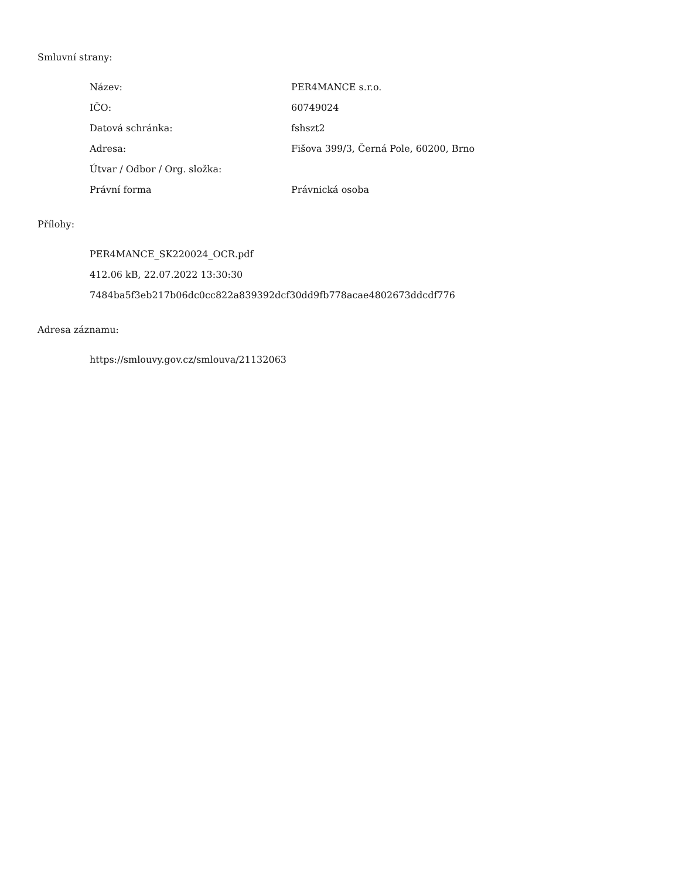Smluvní strany:
| Název: | PER4MANCE s.r.o. |
| IČO: | 60749024 |
| Datová schránka: | fshszt2 |
| Adresa: | Fišova 399/3, Černá Pole, 60200, Brno |
| Útvar / Odbor / Org. složka: | |
| Právní forma | Právnická osoba |
Přílohy:
PER4MANCE_SK220024_OCR.pdf
412.06 kB, 22.07.2022 13:30:30
7484ba5f3eb217b06dc0cc822a839392dcf30dd9fb778acae4802673ddcdf776
Adresa záznamu:
https://smlouvy.gov.cz/smlouva/21132063